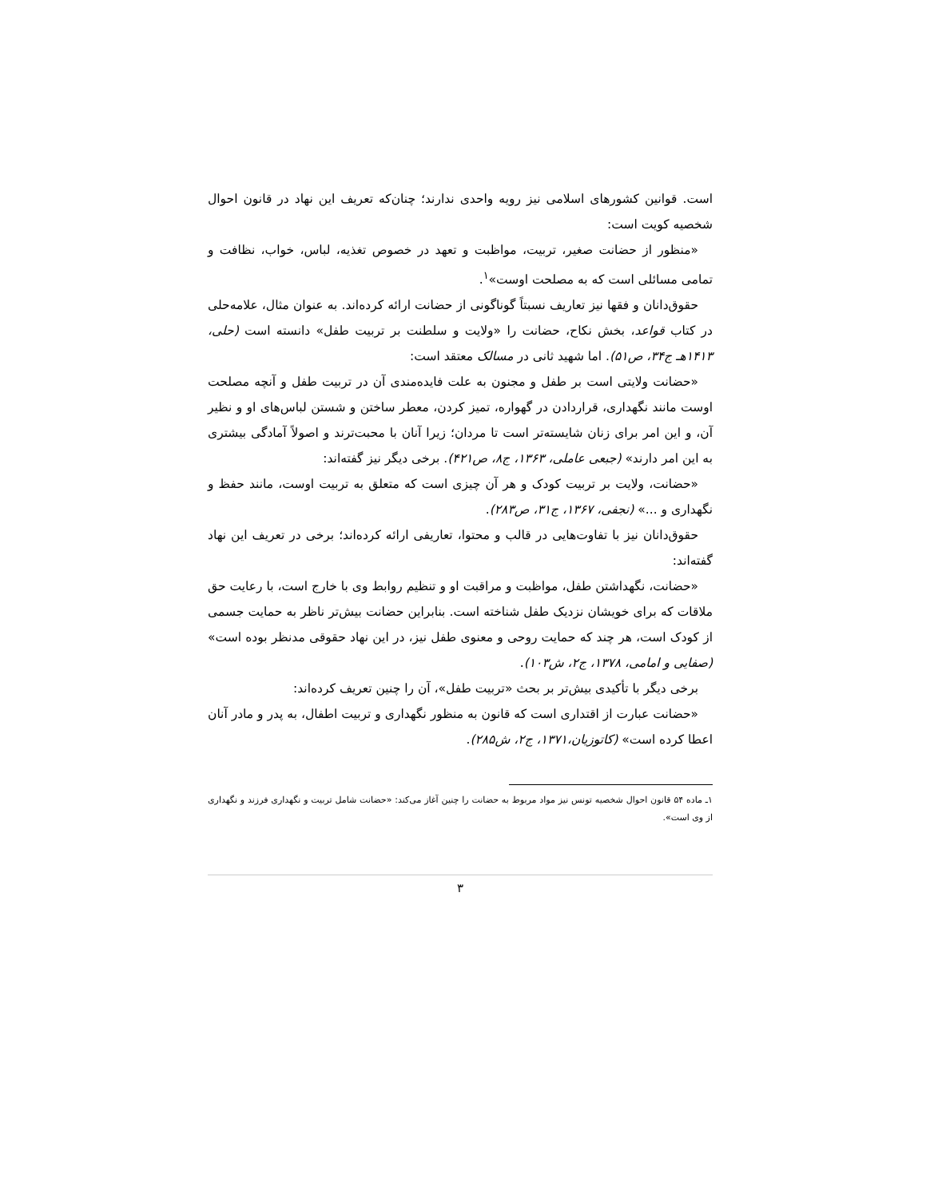است. قوانین کشورهای اسلامی نیز رویه واحدی ندارند؛ چنان‌که تعریف این نهاد در قانون احوال شخصیه کویت است:
«منظور از حضانت صغیر، تربیت، مواظبت و تعهد در خصوص تغذیه، لباس، خواب، نظافت و تمامی مسائلی است که به مصلحت اوست»<sup>۱</sup>.
حقوق‌دانان و فقها نیز تعاریف نسبتاً گوناگونی از حضانت ارائه کرده‌اند. به عنوان مثال، علامه‌حلی در کتاب قواعد، بخش نکاح، حضانت را «ولایت و سلطنت بر تربیت طفل» دانسته است (حلی، ۱۴۱۳هـ ج۳۴، ص۵۱). اما شهید ثانی در مسالک معتقد است:
«حضانت ولایتی است بر طفل و مجنون به علت فایده‌مندی آن در تربیت طفل و آنچه مصلحت اوست مانند نگهداری، قراردادن در گهواره، تمیز کردن، معطر ساختن و شستن لباس‌های او و نظیر آن، و این امر برای زنان شایسته‌تر است تا مردان؛ زیرا آنان با محبت‌ترند و اصولاً آمادگی بیشتری به این امر دارند» (جبعی عاملی، ۱۳۶۳، ج۸، ص۴۲۱). برخی دیگر نیز گفته‌اند:
«حضانت، ولایت بر تربیت کودک و هر آن چیزی است که متعلق به تربیت اوست، مانند حفظ و نگهداری و ...» (نجفی، ۱۳۶۷، ج۳۱، ص۲۸۳).
حقوق‌دانان نیز با تفاوت‌هایی در قالب و محتوا، تعاریفی ارائه کرده‌اند؛ برخی در تعریف این نهاد گفته‌اند:
«حضانت، نگهداشتن طفل، مواظبت و مراقبت او و تنظیم روابط وی با خارج است، با رعایت حق ملاقات که برای خویشان نزدیک طفل شناخته است. بنابراین حضانت بیش‌تر ناظر به حمایت جسمی از کودک است، هر چند که حمایت روحی و معنوی طفل نیز، در این نهاد حقوقی مدنظر بوده است» (صفایی و امامی، ۱۳۷۸، ج۲، ش۱۰۳).
برخی دیگر با تأکیدی بیش‌تر بر بحث «تربیت طفل»، آن را چنین تعریف کرده‌اند:
«حضانت عبارت از اقتداری است که قانون به منظور نگهداری و تربیت اطفال، به پدر و مادر آنان اعطا کرده است» (کاتوزیان،۱۳۷۱، ج۲، ش۲۸۵).
۱ـ ماده ۵۴ قانون احوال شخصیه تونس نیز مواد مربوط به حضانت را چنین آغاز می‌کند: «حضانت شامل تربیت و نگهداری فرزند و نگهداری از وی است».
۳